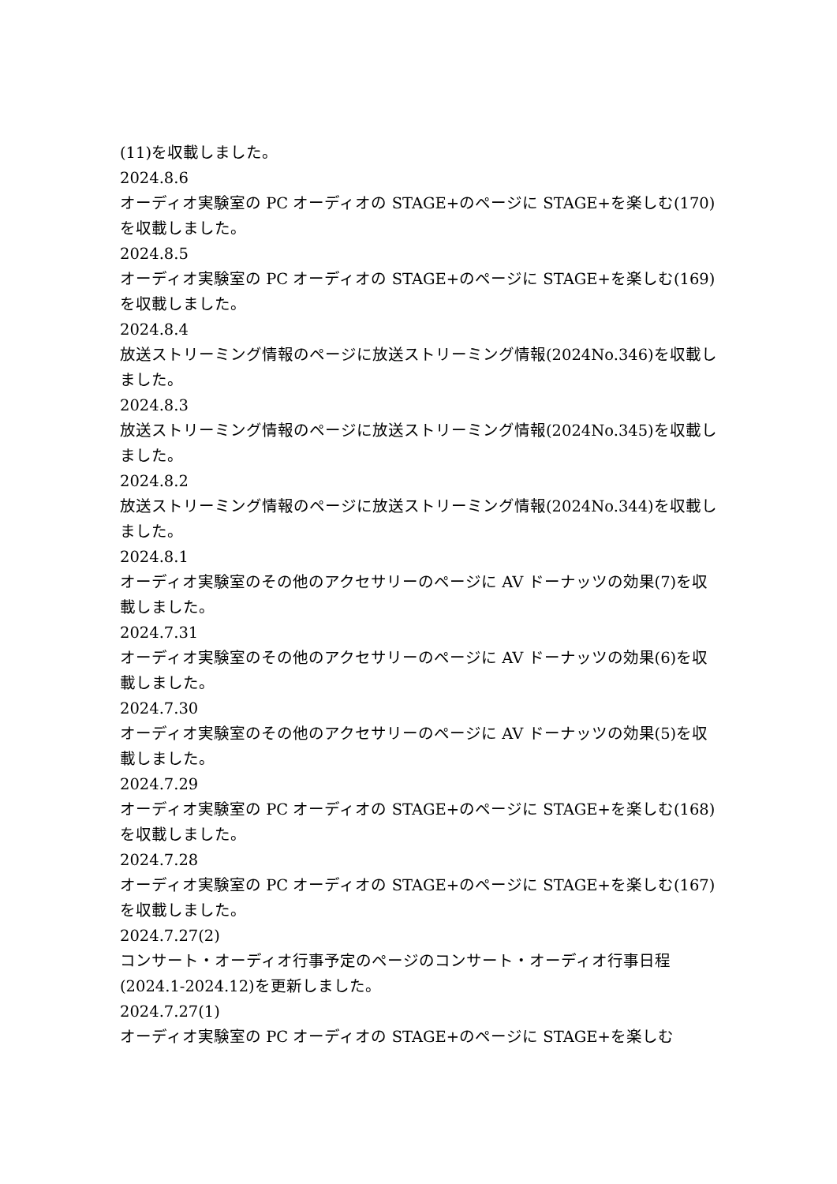(11)を収載しました。
2024.8.6
オーディオ実験室の PC オーディオの STAGE+のページに STAGE+を楽しむ(170)を収載しました。
2024.8.5
オーディオ実験室の PC オーディオの STAGE+のページに STAGE+を楽しむ(169)を収載しました。
2024.8.4
放送ストリーミング情報のページに放送ストリーミング情報(2024No.346)を収載しました。
2024.8.3
放送ストリーミング情報のページに放送ストリーミング情報(2024No.345)を収載しました。
2024.8.2
放送ストリーミング情報のページに放送ストリーミング情報(2024No.344)を収載しました。
2024.8.1
オーディオ実験室のその他のアクセサリーのページに AV ドーナッツの効果(7)を収載しました。
2024.7.31
オーディオ実験室のその他のアクセサリーのページに AV ドーナッツの効果(6)を収載しました。
2024.7.30
オーディオ実験室のその他のアクセサリーのページに AV ドーナッツの効果(5)を収載しました。
2024.7.29
オーディオ実験室の PC オーディオの STAGE+のページに STAGE+を楽しむ(168)を収載しました。
2024.7.28
オーディオ実験室の PC オーディオの STAGE+のページに STAGE+を楽しむ(167)を収載しました。
2024.7.27(2)
コンサート・オーディオ行事予定のページのコンサート・オーディオ行事日程(2024.1-2024.12)を更新しました。
2024.7.27(1)
オーディオ実験室の PC オーディオの STAGE+のページに STAGE+を楽しむ